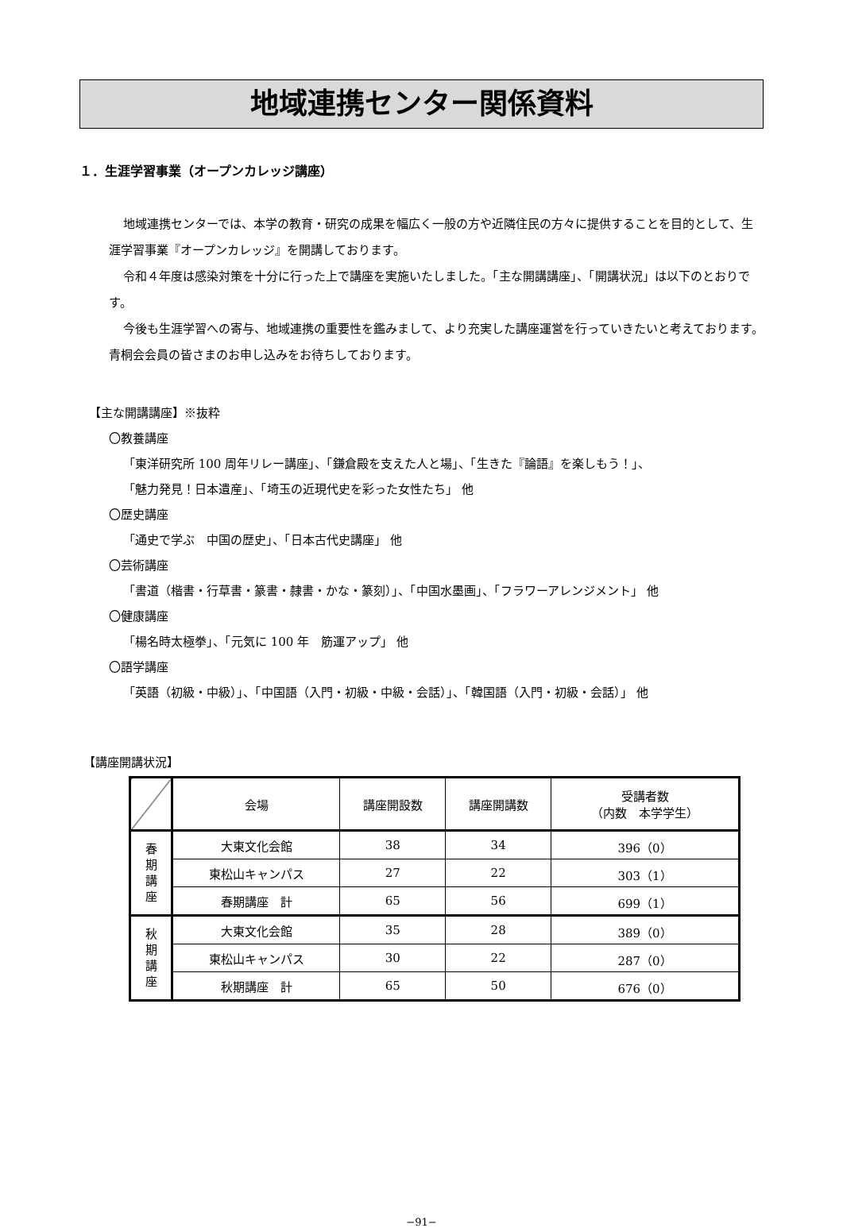地域連携センター関係資料
１．生涯学習事業（オープンカレッジ講座）
地域連携センターでは、本学の教育・研究の成果を幅広く一般の方や近隣住民の方々に提供することを目的として、生涯学習事業『オープンカレッジ』を開講しております。
令和４年度は感染対策を十分に行った上で講座を実施いたしました。「主な開講講座」、「開講状況」は以下のとおりです。
今後も生涯学習への寄与、地域連携の重要性を鑑みまして、より充実した講座運営を行っていきたいと考えております。青桐会会員の皆さまのお申し込みをお待ちしております。
【主な開講講座】※抜粋
〇教養講座
「東洋研究所 100 周年リレー講座」、「鎌倉殿を支えた人と場」、「生きた『論語』を楽しもう！」、
「魅力発見！日本遺産」、「埼玉の近現代史を彩った女性たち」 他
〇歴史講座
「通史で学ぶ　中国の歴史」、「日本古代史講座」 他
〇芸術講座
「書道（楷書・行草書・篆書・隷書・かな・篆刻）」、「中国水墨画」、「フラワーアレンジメント」 他
〇健康講座
「楊名時太極拳」、「元気に 100 年　筋運アップ」 他
〇語学講座
「英語（初級・中級）」、「中国語（入門・初級・中級・会話）」、「韓国語（入門・初級・会話）」 他
【講座開講状況】
| | 会場 | 講座開設数 | 講座開講数 | 受講者数 （内数 本学学生） |
| --- | --- | --- | --- | --- |
| 春 期 講 座 | 大東文化会館 | 38 | 34 | 396（0） |
| | 東松山キャンパス | 27 | 22 | 303（1） |
| | 春期講座 計 | 65 | 56 | 699（1） |
| 秋 期 講 座 | 大東文化会館 | 35 | 28 | 389（0） |
| | 東松山キャンパス | 30 | 22 | 287（0） |
| | 秋期講座 計 | 65 | 50 | 676（0） |
−91−